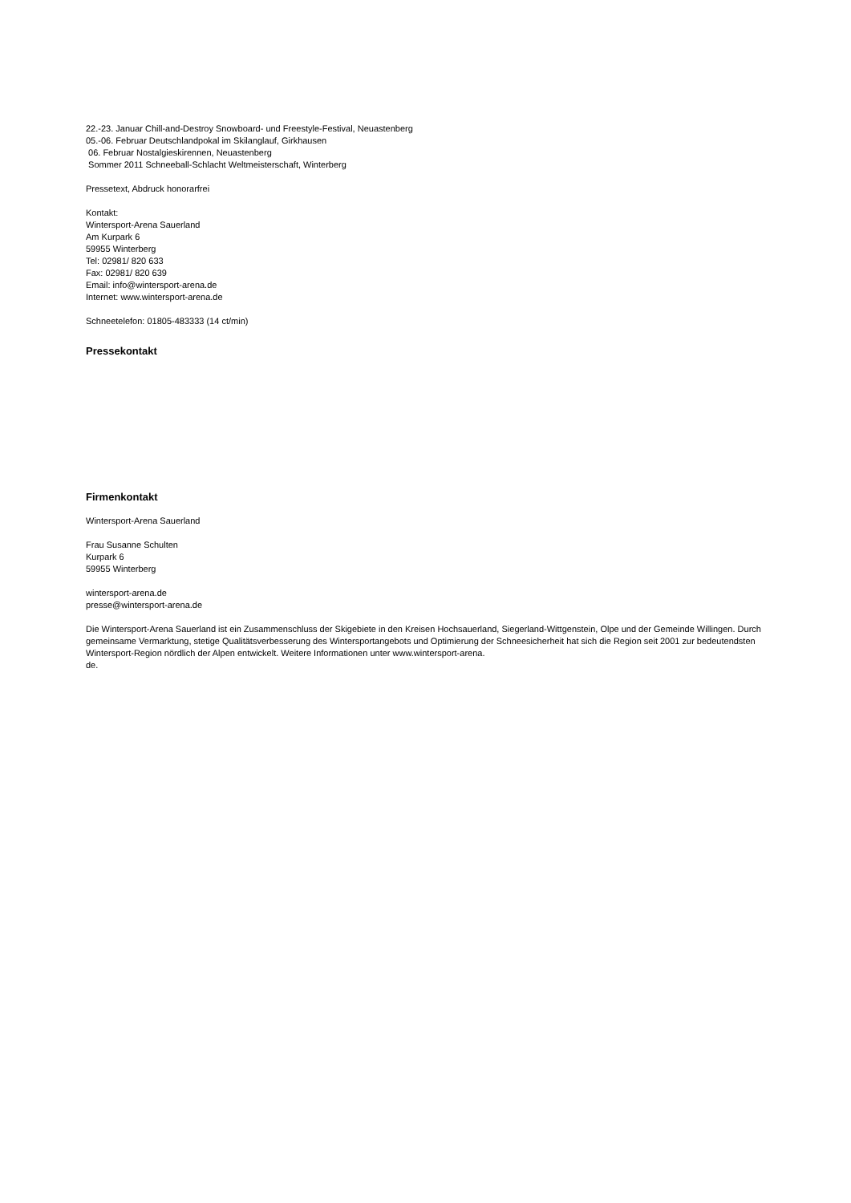22.-23. Januar Chill-and-Destroy Snowboard- und Freestyle-Festival, Neuastenberg
05.-06. Februar Deutschlandpokal im Skilanglauf, Girkhausen
06. Februar Nostalgieskirennen, Neuastenberg
Sommer 2011 Schneeball-Schlacht Weltmeisterschaft, Winterberg
Pressetext, Abdruck honorarfrei
Kontakt:
Wintersport-Arena Sauerland
Am Kurpark 6
59955 Winterberg
Tel: 02981/ 820 633
Fax: 02981/ 820 639
Email: info@wintersport-arena.de
Internet: www.wintersport-arena.de
Schneetelefon: 01805-483333 (14 ct/min)
Pressekontakt
Firmenkontakt
Wintersport-Arena Sauerland
Frau Susanne Schulten
Kurpark 6
59955 Winterberg
wintersport-arena.de
presse@wintersport-arena.de
Die Wintersport-Arena Sauerland ist ein Zusammenschluss der Skigebiete in den Kreisen Hochsauerland, Siegerland-Wittgenstein, Olpe und der Gemeinde Willingen. Durch gemeinsame Vermarktung, stetige Qualitätsverbesserung des Wintersportangebots und Optimierung der Schneesicherheit hat sich die Region seit 2001 zur bedeutendsten Wintersport-Region nördlich der Alpen entwickelt. Weitere Informationen unter www.wintersport-arena.
de.